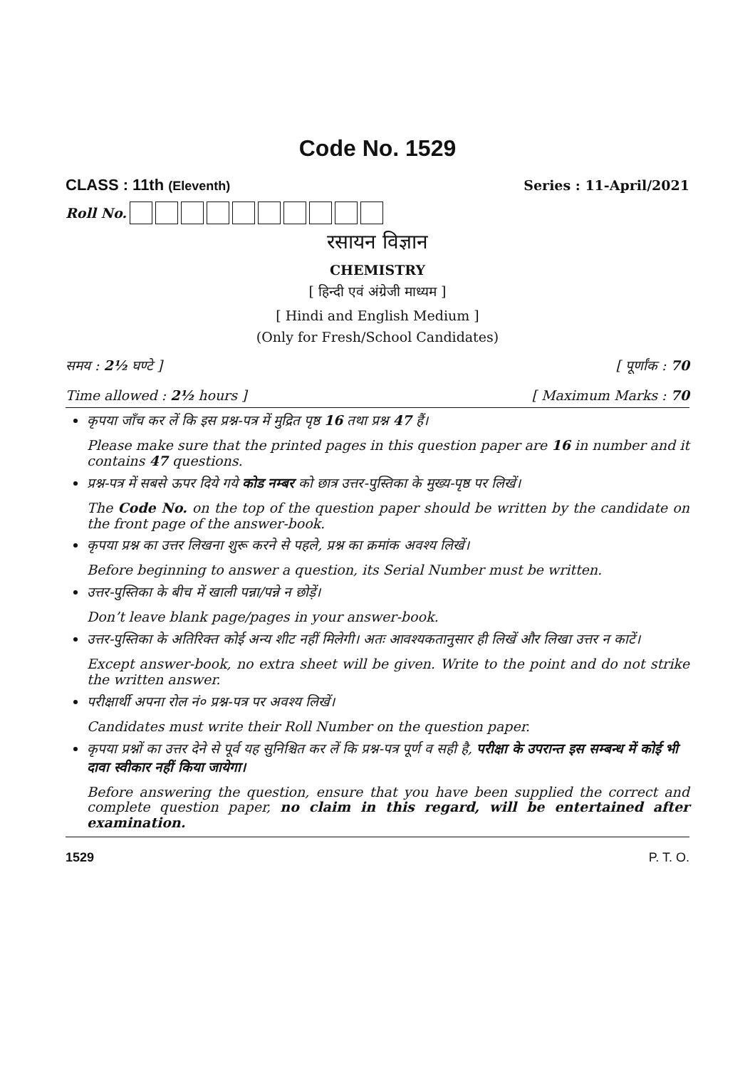Code No. 1529
CLASS : 11th (Eleventh) Series : 11-April/2021
Roll No.
रसायन विज्ञान
CHEMISTRY
[ हिन्दी एवं अंग्रेजी माध्यम ]
[ Hindi and English Medium ]
(Only for Fresh/School Candidates)
समय : 2½ घण्टे ] [ पूर्णांक : 70
Time allowed : 2½ hours ] [ Maximum Marks : 70
कृपया जाँच कर लें कि इस प्रश्न-पत्र में मुद्रित पृष्ठ 16 तथा प्रश्न 47 हैं।
Please make sure that the printed pages in this question paper are 16 in number and it contains 47 questions.
प्रश्न-पत्र में सबसे ऊपर दिये गये कोड नम्बर को छात्र उत्तर-पुस्तिका के मुख्य-पृष्ठ पर लिखें।
The Code No. on the top of the question paper should be written by the candidate on the front page of the answer-book.
कृपया प्रश्न का उत्तर लिखना शुरू करने से पहले, प्रश्न का क्रमांक अवश्य लिखें।
Before beginning to answer a question, its Serial Number must be written.
उत्तर-पुस्तिका के बीच में खाली पन्ना/पन्ने न छोड़ें।
Don’t leave blank page/pages in your answer-book.
उत्तर-पुस्तिका के अतिरिक्त कोई अन्य शीट नहीं मिलेगी। अतः आवश्यकतानुसार ही लिखें और लिखा उत्तर न काटें।
Except answer-book, no extra sheet will be given. Write to the point and do not strike the written answer.
परीक्षार्थी अपना रोल नं० प्रश्न-पत्र पर अवश्य लिखें।
Candidates must write their Roll Number on the question paper.
कृपया प्रश्नों का उत्तर देने से पूर्व यह सुनिश्चित कर लें कि प्रश्न-पत्र पूर्ण व सही है, परीक्षा के उपरान्त इस सम्बन्ध में कोई भी दावा स्वीकार नहीं किया जायेगा।
Before answering the question, ensure that you have been supplied the correct and complete question paper, no claim in this regard, will be entertained after examination.
1529 P. T. O.